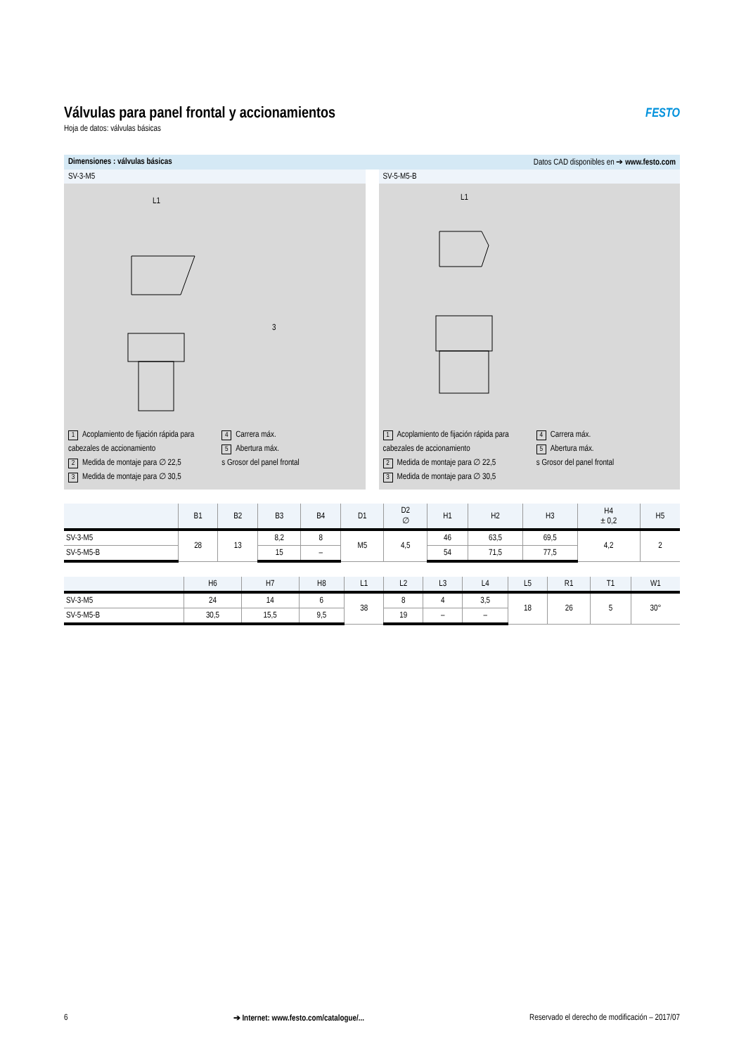Válvulas para panel frontal y accionamientos
Hoja de datos: válvulas básicas
FESTO
Dimensiones : válvulas básicas Datos CAD disponibles en ➔ www.festo.com
SV-3-M5
L1
3
1 Acoplamiento de fijación rápida para cabezales de accionamiento
2 Medida de montaje para ∅ 22,5
3 Medida de montaje para ∅ 30,5
4 Carrera máx.
5 Abertura máx.
s Grosor del panel frontal
SV-5-M5-B
L1
1 Acoplamiento de fijación rápida para cabezales de accionamiento
2 Medida de montaje para ∅ 22,5
3 Medida de montaje para ∅ 30,5
4 Carrera máx.
5 Abertura máx.
s Grosor del panel frontal
| | B1 | B2 | B3 | B4 | D1 | D2 ∅ | H1 | H2 | H3 | H4 ± 0,2 | H5 |
| --- | --- | --- | --- | --- | --- | --- | --- | --- | --- | --- | --- |
| SV-3-M5 | 28 | 13 | 8,2 | 8 | M5 | 4,5 | 46 | 63,5 | 69,5 | 4,2 | 2 |
| SV-5-M5-B | | | 15 | – | | | 54 | 71,5 | 77,5 | | |
| | H6 | H7 | H8 | L1 | L2 | L3 | L4 | L5 | R1 | T1 | W1 |
| --- | --- | --- | --- | --- | --- | --- | --- | --- | --- | --- | --- |
| SV-3-M5 | 24 | 14 | 6 | 38 | 8 | 4 | 3,5 | 18 | 26 | 5 | 30° |
| SV-5-M5-B | 30,5 | 15,5 | 9,5 | | 19 | – | – | | | | |
6 ➔ Internet: www.festo.com/catalogue/... Reservado el derecho de modificación – 2017/07